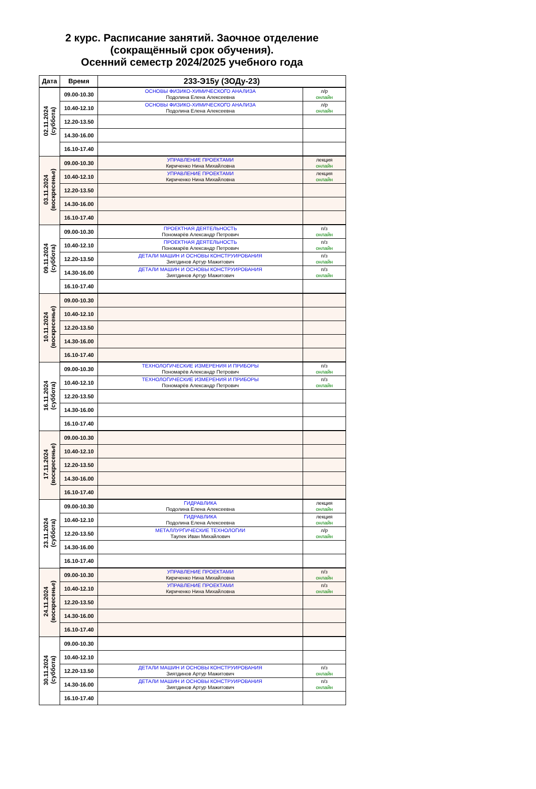2 курс. Расписание занятий. Заочное отделение
(сокращённый срок обучения).
Осенний семестр 2024/2025 учебного года
| Дата | Время | 233-Э15у (ЗОДу-23) | |
| --- | --- | --- | --- |
| 02.11.2024 (суббота) | 09.00-10.30 | ОСНОВЫ ФИЗИКО-ХИМИЧЕСКОГО АНАЛИЗА Подолина Елена Алексеевна | л/р онлайн |
| | 10.40-12.10 | ОСНОВЫ ФИЗИКО-ХИМИЧЕСКОГО АНАЛИЗА Подолина Елена Алексеевна | л/р онлайн |
| | 12.20-13.50 | | |
| | 14.30-16.00 | | |
| | 16.10-17.40 | | |
| 03.11.2024 (воскресенье) | 09.00-10.30 | УПРАВЛЕНИЕ ПРОЕКТАМИ Кириченко Нина Михайловна | лекция онлайн |
| | 10.40-12.10 | УПРАВЛЕНИЕ ПРОЕКТАМИ Кириченко Нина Михайловна | лекция онлайн |
| | 12.20-13.50 | | |
| | 14.30-16.00 | | |
| | 16.10-17.40 | | |
| 09.11.2024 (суббота) | 09.00-10.30 | ПРОЕКТНАЯ ДЕЯТЕЛЬНОСТЬ Пономарёв Александр Петрович | п/з онлайн |
| | 10.40-12.10 | ПРОЕКТНАЯ ДЕЯТЕЛЬНОСТЬ Пономарёв Александр Петрович | п/з онлайн |
| | 12.20-13.50 | ДЕТАЛИ МАШИН И ОСНОВЫ КОНСТРУИРОВАНИЯ Зиятдинов Артур Мажитович | п/з онлайн |
| | 14.30-16.00 | ДЕТАЛИ МАШИН И ОСНОВЫ КОНСТРУИРОВАНИЯ Зиятдинов Артур Мажитович | п/з онлайн |
| | 16.10-17.40 | | |
| 10.11.2024 (воскресенье) | 09.00-10.30 | | |
| | 10.40-12.10 | | |
| | 12.20-13.50 | | |
| | 14.30-16.00 | | |
| | 16.10-17.40 | | |
| 16.11.2024 (суббота) | 09.00-10.30 | ТЕХНОЛОГИЧЕСКИЕ ИЗМЕРЕНИЯ И ПРИБОРЫ Пономарёв Александр Петрович | п/з онлайн |
| | 10.40-12.10 | ТЕХНОЛОГИЧЕСКИЕ ИЗМЕРЕНИЯ И ПРИБОРЫ Пономарёв Александр Петрович | п/з онлайн |
| | 12.20-13.50 | | |
| | 14.30-16.00 | | |
| | 16.10-17.40 | | |
| 17.11.2024 (воскресенье) | 09.00-10.30 | | |
| | 10.40-12.10 | | |
| | 12.20-13.50 | | |
| | 14.30-16.00 | | |
| | 16.10-17.40 | | |
| 23.11.2024 (суббота) | 09.00-10.30 | ГИДРАВЛИКА Подолина Елена Алексеевна | лекция онлайн |
| | 10.40-12.10 | ГИДРАВЛИКА Подолина Елена Алексеевна | лекция онлайн |
| | 12.20-13.50 | МЕТАЛЛУРГИЧЕСКИЕ ТЕХНОЛОГИИ Таупек Иван Михайлович | л/р онлайн |
| | 14.30-16.00 | | |
| | 16.10-17.40 | | |
| 24.11.2024 (воскресенье) | 09.00-10.30 | УПРАВЛЕНИЕ ПРОЕКТАМИ Кириченко Нина Михайловна | п/з онлайн |
| | 10.40-12.10 | УПРАВЛЕНИЕ ПРОЕКТАМИ Кириченко Нина Михайловна | п/з онлайн |
| | 12.20-13.50 | | |
| | 14.30-16.00 | | |
| | 16.10-17.40 | | |
| 30.11.2024 (суббота) | 09.00-10.30 | | |
| | 10.40-12.10 | | |
| | 12.20-13.50 | ДЕТАЛИ МАШИН И ОСНОВЫ КОНСТРУИРОВАНИЯ Зиятдинов Артур Мажитович | п/з онлайн |
| | 14.30-16.00 | ДЕТАЛИ МАШИН И ОСНОВЫ КОНСТРУИРОВАНИЯ Зиятдинов Артур Мажитович | п/з онлайн |
| | 16.10-17.40 | | |